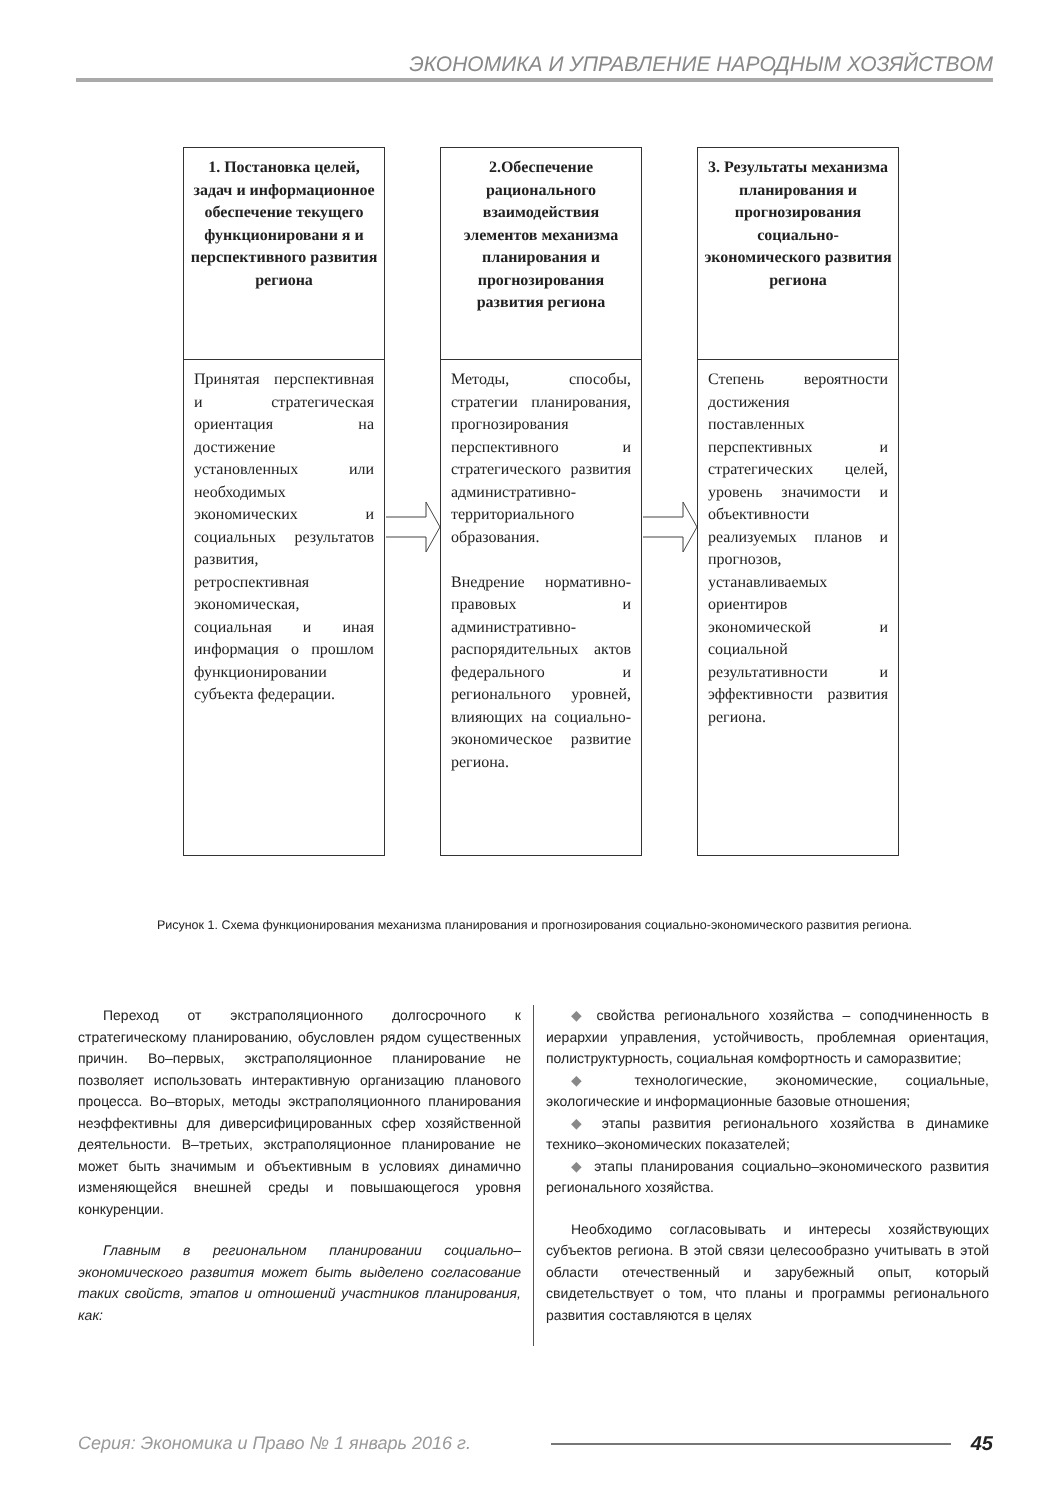ЭКОНОМИКА И УПРАВЛЕНИЕ НАРОДНЫМ ХОЗЯЙСТВОМ
1. Постановка целей, задач и информационное обеспечение текущего функционировани я и перспективного развития региона
Принятая перспективная и стратегическая ориентация на достижение установленных или необходимых экономических и социальных результатов развития, ретроспективная экономическая, социальная и иная информация о прошлом функционировании субъекта федерации.
2.Обеспечение рационального взаимодействия элементов механизма планирования и прогнозирования развития региона
Методы, способы, стратегии планирования, прогнозирования перспективного и стратегического развития административно-территориального образования.
Внедрение нормативно-правовых и административно-распорядительных актов федерального и регионального уровней, влияющих на социально-экономическое развитие региона.
3. Результаты механизма планирования и прогнозирования социально-экономического развития региона
Степень вероятности достижения поставленных перспективных и стратегических целей, уровень значимости и объективности реализуемых планов и прогнозов, устанавливаемых ориентиров экономической и социальной результативности и эффективности развития региона.
Рисунок 1. Схема функционирования механизма планирования и прогнозирования социально-экономического развития региона.
Переход от экстраполяционного долгосрочного к стратегическому планированию, обусловлен рядом существенных причин. Во–первых, экстраполяционное планирование не позволяет использовать интерактивную организацию планового процесса. Во–вторых, методы экстраполяционного планирования неэффективны для диверсифицированных сфер хозяйственной деятельности. В–третьих, экстраполяционное планирование не может быть значимым и объективным в условиях динамично изменяющейся внешней среды и повышающегося уровня конкуренции.
Главным в региональном планировании социально–экономического развития может быть выделено согласование таких свойств, этапов и отношений участников планирования, как:
◆ свойства регионального хозяйства – соподчиненность в иерархии управления, устойчивость, проблемная ориентация, полиструктурность, социальная комфортность и саморазвитие;
◆ технологические, экономические, социальные, экологические и информационные базовые отношения;
◆ этапы развития регионального хозяйства в динамике технико–экономических показателей;
◆ этапы планирования социально–экономического развития регионального хозяйства.
Необходимо согласовывать и интересы хозяйствующих субъектов региона. В этой связи целесообразно учитывать в этой области отечественный и зарубежный опыт, который свидетельствует о том, что планы и программы регионального развития составляются в целях
Серия: Экономика и Право № 1 январь 2016 г. 45